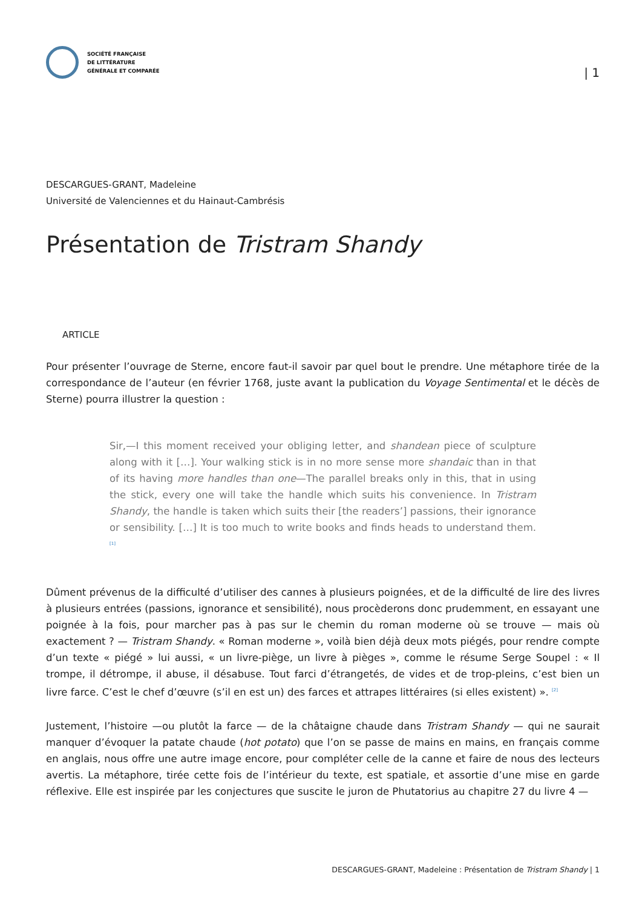SOCIÉTÉ FRANÇAISE
DE LITTÉRATURE
GÉNÉRALE ET COMPARÉE
| 1
DESCARGUES-GRANT, Madeleine
Université de Valenciennes et du Hainaut-Cambrésis
Présentation de Tristram Shandy
ARTICLE
Pour présenter l’ouvrage de Sterne, encore faut-il savoir par quel bout le prendre. Une métaphore tirée de la correspondance de l’auteur (en février 1768, juste avant la publication du Voyage Sentimental et le décès de Sterne) pourra illustrer la question :
Sir,—I this moment received your obliging letter, and shandean piece of sculpture along with it […]. Your walking stick is in no more sense more shandaic than in that of its having more handles than one—The parallel breaks only in this, that in using the stick, every one will take the handle which suits his convenience. In Tristram Shandy, the handle is taken which suits their [the readers’] passions, their ignorance or sensibility. […] It is too much to write books and finds heads to understand them. <sup>[1]</sup>
Dûment prévenus de la difficulté d’utiliser des cannes à plusieurs poignées, et de la difficulté de lire des livres à plusieurs entrées (passions, ignorance et sensibilité), nous procèderons donc prudemment, en essayant une poignée à la fois, pour marcher pas à pas sur le chemin du roman moderne où se trouve — mais où exactement ? — Tristram Shandy. « Roman moderne », voilà bien déjà deux mots piégés, pour rendre compte d’un texte « piégé » lui aussi, « un livre-piège, un livre à pièges », comme le résume Serge Soupel : « Il trompe, il détrompe, il abuse, il désabuse. Tout farci d’étrangetés, de vides et de trop-pleins, c’est bien un livre farce. C’est le chef d’œuvre (s’il en est un) des farces et attrapes littéraires (si elles existent) ». <sup>[2]</sup>
Justement, l’histoire —ou plutôt la farce — de la châtaigne chaude dans Tristram Shandy — qui ne saurait manquer d’évoquer la patate chaude (hot potato) que l’on se passe de mains en mains, en français comme en anglais, nous offre une autre image encore, pour compléter celle de la canne et faire de nous des lecteurs avertis. La métaphore, tirée cette fois de l’intérieur du texte, est spatiale, et assortie d’une mise en garde réflexive. Elle est inspirée par les conjectures que suscite le juron de Phutatorius au chapitre 27 du livre 4 —
DESCARGUES-GRANT, Madeleine : Présentation de Tristram Shandy | 1